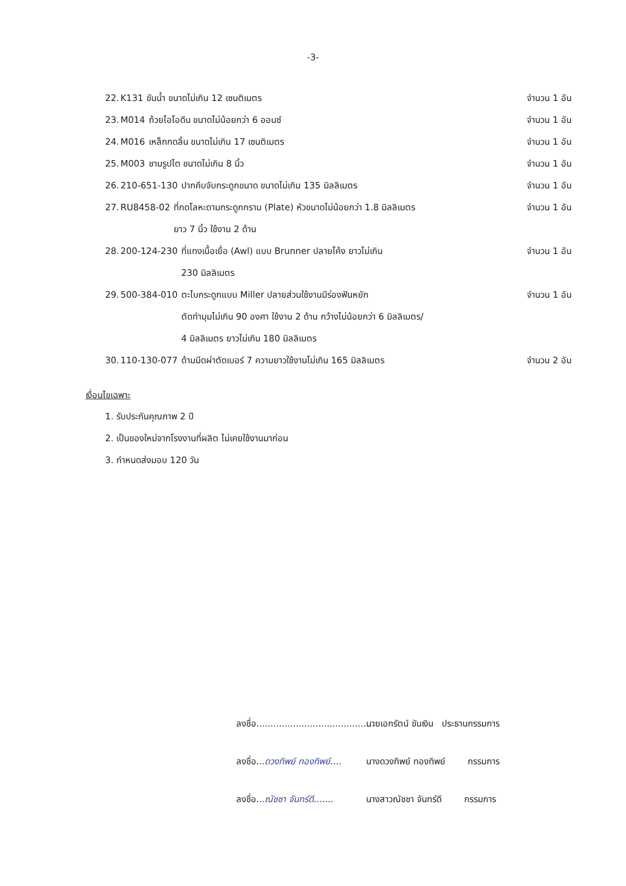-3-
22. K131 ขันน้ำ ขนาดไม่เกิน 12 เซนติเมตร จำนวน 1 อัน
23. M014 ถ้วยไอโอดีน ขนาดไม่น้อยกว่า 6 ออนซ์ จำนวน 1 อัน
24. M016 เหล็กกดลิ้น ขนาดไม่เกิน 17 เซนติเมตร จำนวน 1 อัน
25. M003 ชามรูปไต ขนาดไม่เกิน 8 นิ้ว จำนวน 1 อัน
26. 210-651-130 ปากคีบจับกระดูกขนาด ขนาดไม่เกิน 135 มิลลิเมตร จำนวน 1 อัน
27. RU8458-02 ที่กดโลหะดามกระดูกกราม (Plate) หัวขนาดไม่น้อยกว่า 1.8 มิลลิเมตร
ยาว 7 นิ้ว ใช้งาน 2 ด้าน จำนวน 1 อัน
28. 200-124-230 ที่แทงเนื้อเยื่อ (Awl) แบบ Brunner ปลายโค้ง ยาวไม่เกิน
230 มิลลิเมตร จำนวน 1 อัน
29. 500-384-010 ตะไบกระดูกแบบ Miller ปลายส่วนใช้งานมีร่องฟันหยัก
ตัดทำมุมไม่เกิน 90 องศา ใช้งาน 2 ด้าน กว้างไม่น้อยกว่า 6 มิลลิเมตร/
4 มิลลิเมตร ยาวไม่เกิน 180 มิลลิเมตร จำนวน 1 อัน
30. 110-130-077 ด้ามมีดผ่าตัดเบอร์ 7 ความยาวใช้งานไม่เกิน 165 มิลลิเมตร จำนวน 2 อัน
เงื่อนไขเฉพาะ
1. รับประกันคุณภาพ 2 ปี
2. เป็นของใหม่จากโรงงานที่ผลิต ไม่เคยใช้งานมาก่อน
3. กำหนดส่งมอบ 120 วัน
ลงชื่อ.......................................... นายเอกรัตน์ ขันเงิน ประธานกรรมการ
ลงชื่อ...ดวงทิพย์ ทองทิพย์.... นางดวงทิพย์ ทองทิพย์ กรรมการ
ลงชื่อ...ณัชชา จันทร์ดี....... นางสาวณัชชา จันทร์ดี กรรมการ